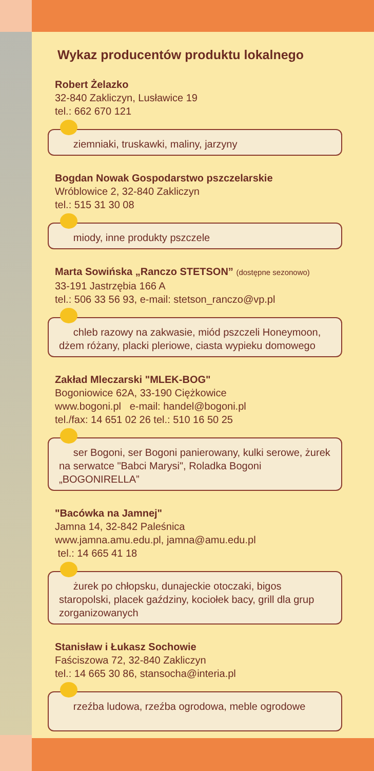Wykaz producentów produktu lokalnego
Robert Żelazko
32-840 Zakliczyn, Lusławice 19
tel.: 662 670 121
ziemniaki, truskawki, maliny, jarzyny
Bogdan Nowak Gospodarstwo pszczelarskie
Wróblowice 2, 32-840 Zakliczyn
tel.: 515 31 30 08
miody, inne produkty pszczele
Marta Sowińska „Ranczo STETSON” (dostępne sezonowo)
33-191 Jastrzębia 166 A
tel.: 506 33 56 93, e-mail: stetson_ranczo@vp.pl
chleb razowy na zakwasie, miód pszczeli Honeymoon, dżem różany, placki pleriowe, ciasta wypieku domowego
Zakład Mleczarski "MLEK-BOG"
Bogoniowice 62A, 33-190 Ciężkowice
www.bogoni.pl e-mail: handel@bogoni.pl
tel./fax: 14 651 02 26 tel.: 510 16 50 25
ser Bogoni, ser Bogoni panierowany, kulki serowe, żurek na serwatce "Babci Marysi", Roladka Bogoni „BOGONIRELLA”
"Bacówka na Jamnej"
Jamna 14, 32-842 Paleśnica
www.jamna.amu.edu.pl, jamna@amu.edu.pl
tel.: 14 665 41 18
żurek po chłopsku, dunajeckie otoczaki, bigos staropolski, placek gaździny, kociołek bacy, grill dla grup zorganizowanych
Stanisław i Łukasz Sochowie
Faściszowa 72, 32-840 Zakliczyn
tel.: 14 665 30 86, stansocha@interia.pl
rzeźba ludowa, rzeźba ogrodowa, meble ogrodowe